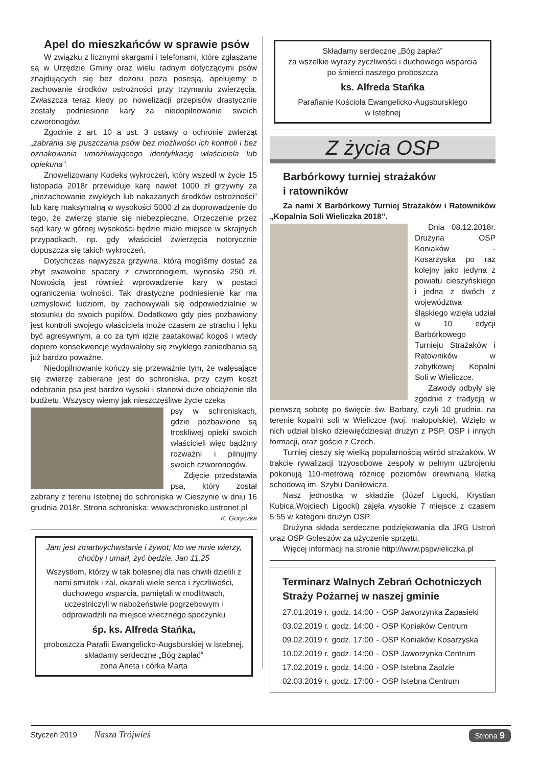Apel do mieszkańców w sprawie psów
W związku z licznymi skargami i telefonami, które zgłaszane są w Urzędzie Gminy oraz wielu radnym dotyczącymi psów znajdujących się bez dozoru poza posesją, apelujemy o zachowanie środków ostrożności przy trzymaniu zwierzęcia. Zwłaszcza teraz kiedy po nowelizacji przepisów drastycznie zostały podniesione kary za niedopilnowanie swoich czworonogów.
Zgodnie z art. 10 a ust. 3 ustawy o ochronie zwierząt „zabrania się puszczania psów bez możliwości ich kontroli i bez oznakowania umożliwiającego identyfikację właściciela lub opiekuna”.
Znowelizowany Kodeks wykroczeń, który wszedł w życie 15 listopada 2018r przewiduje karę nawet 1000 zł grzywny za „niezachowanie zwykłych lub nakazanych środków ostrożności” lub karę maksymalną w wysokości 5000 zł za doprowadzenie do tego, że zwierzę stanie się niebezpieczne. Orzeczenie przez sąd kary w górnej wysokości będzie miało miejsce w skrajnych przypadkach, np. gdy właściciel zwierzęcia notorycznie dopuszcza się takich wykroczeń.
Dotychczas najwyższa grzywna, którą mogliśmy dostać za zbyt swawolne spacery z czworonogiem, wynosiła 250 zł. Nowością jest również wprowadzenie kary w postaci ograniczenia wolności. Tak drastyczne podniesienie kar ma uzmysłowić ludziom, by zachowywali się odpowiedzialnie w stosunku do swoich pupilów. Dodatkowo gdy pies pozbawiony jest kontroli swojego właściciela może czasem ze strachu i lęku być agresywnym, a co za tym idzie zaatakować kogoś i wtedy dopiero konsekwencje wydawałoby się zwykłego zaniedbania są już bardzo poważne.
Niedopilnowanie kończy się przeważnie tym, że wałęsające się zwierzę zabierane jest do schroniska, przy czym koszt odebrania psa jest bardzo wysoki i stanowi duże obciążenie dla budżetu. Wszyscy wiemy jak nieszczęśliwe życie czeka
psy w schroniskach, gdzie pozbawione są troskliwej opieki swoich właścicieli więc bądźmy rozważni i pilnujmy swoich czworonogów.
Zdjęcie przedstawia psa, który został zabrany z terenu Istebnej do schroniska w Cieszynie w dniu 16 grudnia 2018r. Strona schroniska: www.schronisko.ustronet.pl
K. Goryczka
Jam jest zmartwychwstanie i żywot; kto we mnie wierzy, choćby i umarł, żyć będzie. Jan 11,25
Wszystkim, którzy w tak bolesnej dla nas chwili dzielili z nami smutek i żal, okazali wiele serca i życzliwości, duchowego wsparcia, pamiętali w modlitwach, uczestniczyli w nabożeństwie pogrzebowym i odprowadzili na miejsce wiecznego spoczynku
śp. ks. Alfreda Stańka,
proboszcza Parafii Ewangelicko-Augsburskiej w Istebnej,
składamy serdeczne „Bóg zapłać”
żona Aneta i córka Marta
Składamy serdeczne „Bóg zapłać”
za wszelkie wyrazy życzliwości i duchowego wsparcia
po śmierci naszego proboszcza
ks. Alfreda Stańka
Parafianie Kościoła Ewangelicko-Augsburskiego
w Istebnej
Z życia OSP
Barbórkowy turniej strażaków
i ratowników
Za nami X Barbórkowy Turniej Strażaków i Ratowników „Kopalnia Soli Wieliczka 2018”.
Dnia 08.12.2018r. Drużyna OSP Koniaków - Kosarzyska po raz kolejny jako jedyna z powiatu cieszyńskiego i jedna z dwóch z województwa śląskiego wzięła udział w 10 edycji Barbórkowego Turnieju Strażaków i Ratowników w zabytkowej Kopalni Soli w Wieliczce.
Zawody odbyły się zgodnie z tradycją w pierwszą sobotę po święcie św. Barbary, czyli 10 grudnia, na terenie kopalni soli w Wieliczce (woj. małopolskie). Wzięło w nich udział blisko dziewięćdziesiąt drużyn z PSP, OSP i innych formacji, oraz goście z Czech.
Turniej cieszy się wielką popularnością wśród strażaków. W trakcie rywalizacji trzyosobowe zespoły w pełnym uzbrojeniu pokonują 110-metrową różnicę poziomów drewnianą klatką schodową im. Szybu Daniłowicza.
Nasz jednostka w składzie (Józef Ligocki, Krystian Kubica,Wojciech Ligocki) zajęła wysokie 7 miejsce z czasem 5:55 w kategorii drużyn OSP.
Drużyna składa serdeczne podziękowania dla JRG Ustroń oraz OSP Goleszów za użyczenie sprzętu.
Więcej informacji na stronie http://www.pspwieliczka.pl
Terminarz Walnych Zebrań Ochotniczych Straży Pożarnej w naszej gminie
| 27.01.2019 r. | godz. 14:00 | - | OSP Jaworzynka Zapasieki |
| 03.02.2019 r. | godz. 14:00 | - | OSP Koniaków Centrum |
| 09.02.2019 r. | godz. 17:00 | - | OSP Koniaków Kosarzyska |
| 10.02.2019 r. | godz. 14:00 | - | OSP Jaworzynka Centrum |
| 17.02.2019 r. | godz. 14:00 | - | OSP Istebna Zaolzie |
| 02.03.2019 r. | godz. 17:00 | - | OSP Istebna Centrum |
Styczeń 2019 Nasza Trójwieś Strona 9